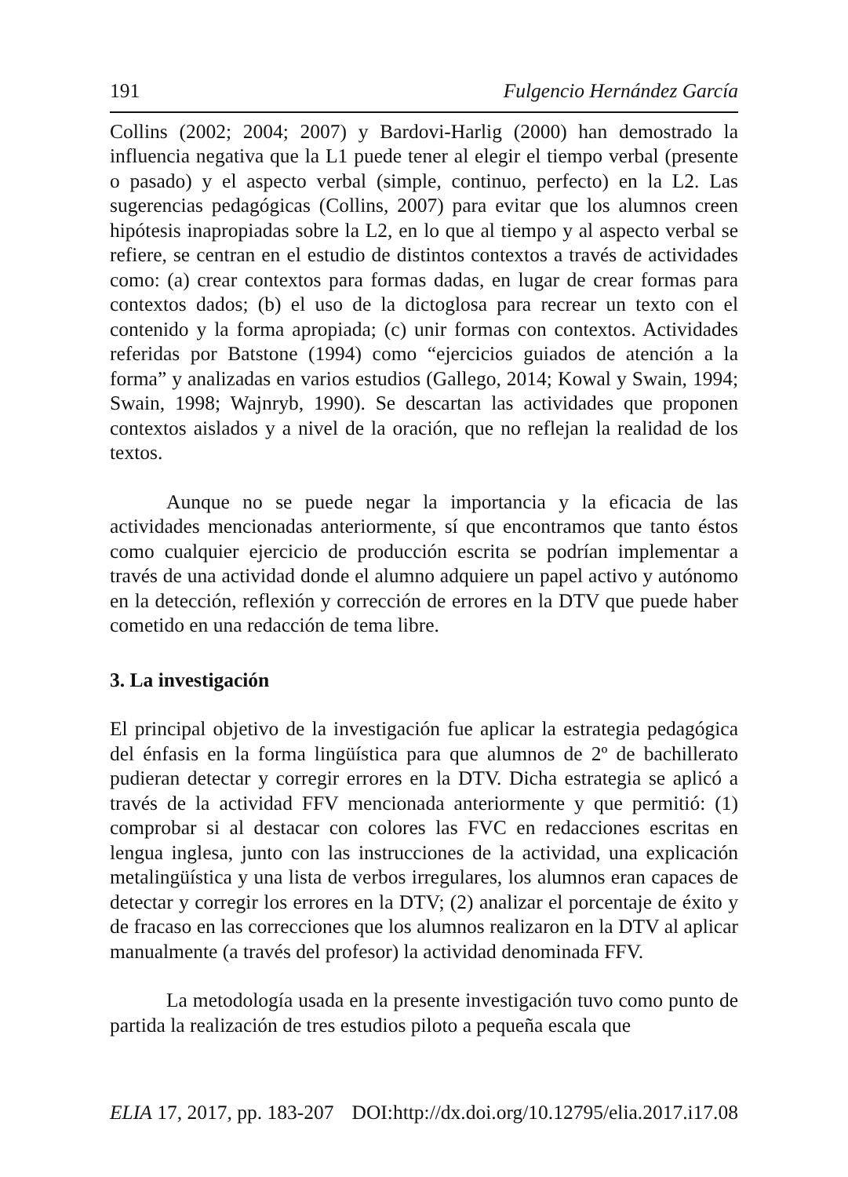191 Fulgencio Hernández García
Collins (2002; 2004; 2007) y Bardovi-Harlig (2000) han demostrado la influencia negativa que la L1 puede tener al elegir el tiempo verbal (presente o pasado) y el aspecto verbal (simple, continuo, perfecto) en la L2. Las sugerencias pedagógicas (Collins, 2007) para evitar que los alumnos creen hipótesis inapropiadas sobre la L2, en lo que al tiempo y al aspecto verbal se refiere, se centran en el estudio de distintos contextos a través de actividades como: (a) crear contextos para formas dadas, en lugar de crear formas para contextos dados; (b) el uso de la dictoglosa para recrear un texto con el contenido y la forma apropiada; (c) unir formas con contextos. Actividades referidas por Batstone (1994) como “ejercicios guiados de atención a la forma” y analizadas en varios estudios (Gallego, 2014; Kowal y Swain, 1994; Swain, 1998; Wajnryb, 1990). Se descartan las actividades que proponen contextos aislados y a nivel de la oración, que no reflejan la realidad de los textos.
Aunque no se puede negar la importancia y la eficacia de las actividades mencionadas anteriormente, sí que encontramos que tanto éstos como cualquier ejercicio de producción escrita se podrían implementar a través de una actividad donde el alumno adquiere un papel activo y autónomo en la detección, reflexión y corrección de errores en la DTV que puede haber cometido en una redacción de tema libre.
3. La investigación
El principal objetivo de la investigación fue aplicar la estrategia pedagógica del énfasis en la forma lingüística para que alumnos de 2º de bachillerato pudieran detectar y corregir errores en la DTV. Dicha estrategia se aplicó a través de la actividad FFV mencionada anteriormente y que permitió: (1) comprobar si al destacar con colores las FVC en redacciones escritas en lengua inglesa, junto con las instrucciones de la actividad, una explicación metalingüística y una lista de verbos irregulares, los alumnos eran capaces de detectar y corregir los errores en la DTV; (2) analizar el porcentaje de éxito y de fracaso en las correcciones que los alumnos realizaron en la DTV al aplicar manualmente (a través del profesor) la actividad denominada FFV.
La metodología usada en la presente investigación tuvo como punto de partida la realización de tres estudios piloto a pequeña escala que
ELIA 17, 2017, pp. 183-207 DOI:http://dx.doi.org/10.12795/elia.2017.i17.08